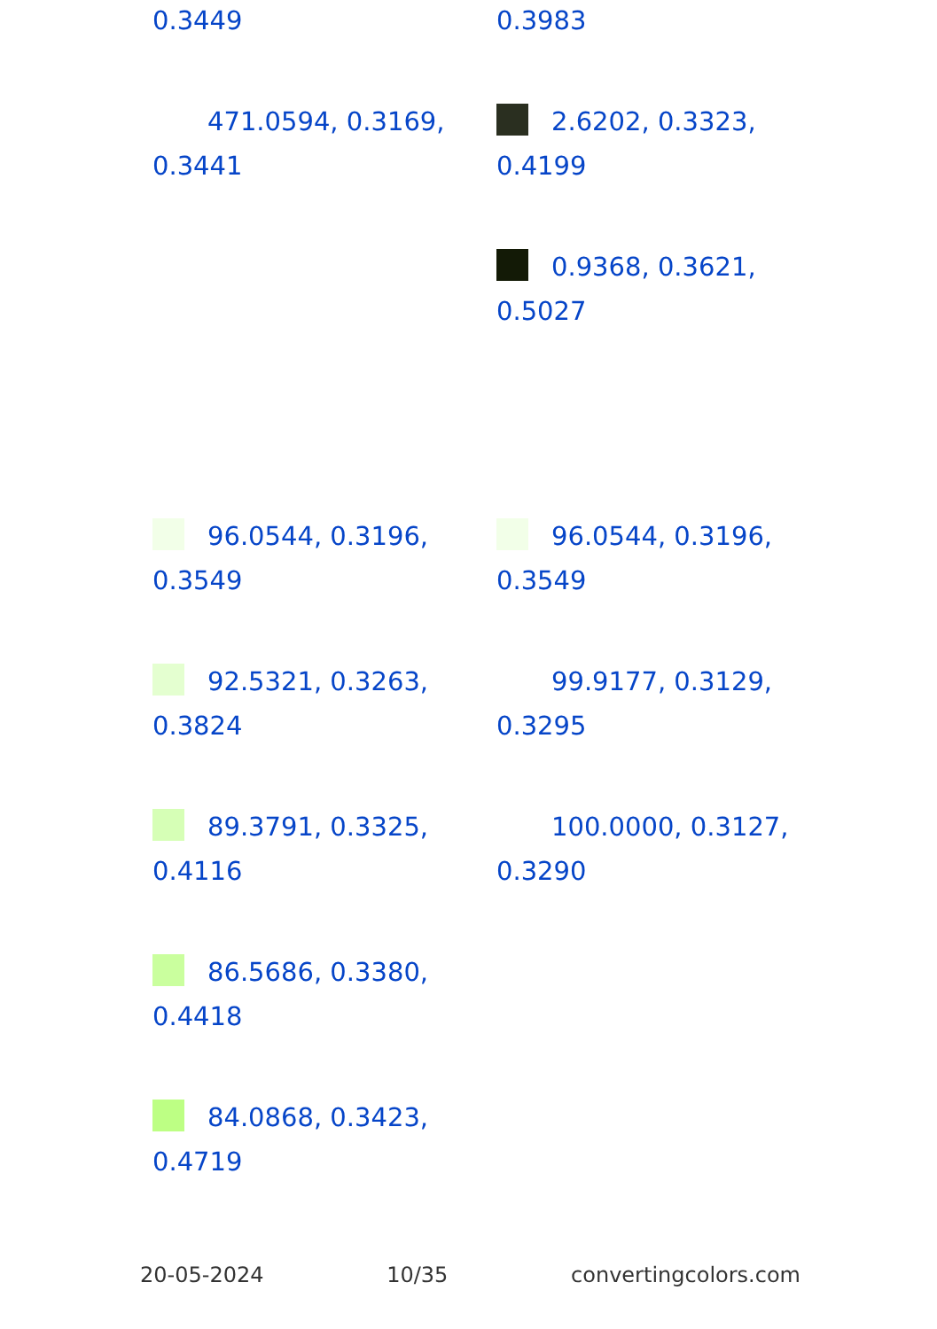0.3449
471.0594, 0.3169, 0.3441
96.0544, 0.3196, 0.3549
92.5321, 0.3263, 0.3824
89.3791, 0.3325, 0.4116
86.5686, 0.3380, 0.4418
84.0868, 0.3423, 0.4719
0.3983
2.6202, 0.3323, 0.4199
0.9368, 0.3621, 0.5027
96.0544, 0.3196, 0.3549
99.9177, 0.3129, 0.3295
100.0000, 0.3127, 0.3290
20-05-2024 10/35 convertingcolors.com